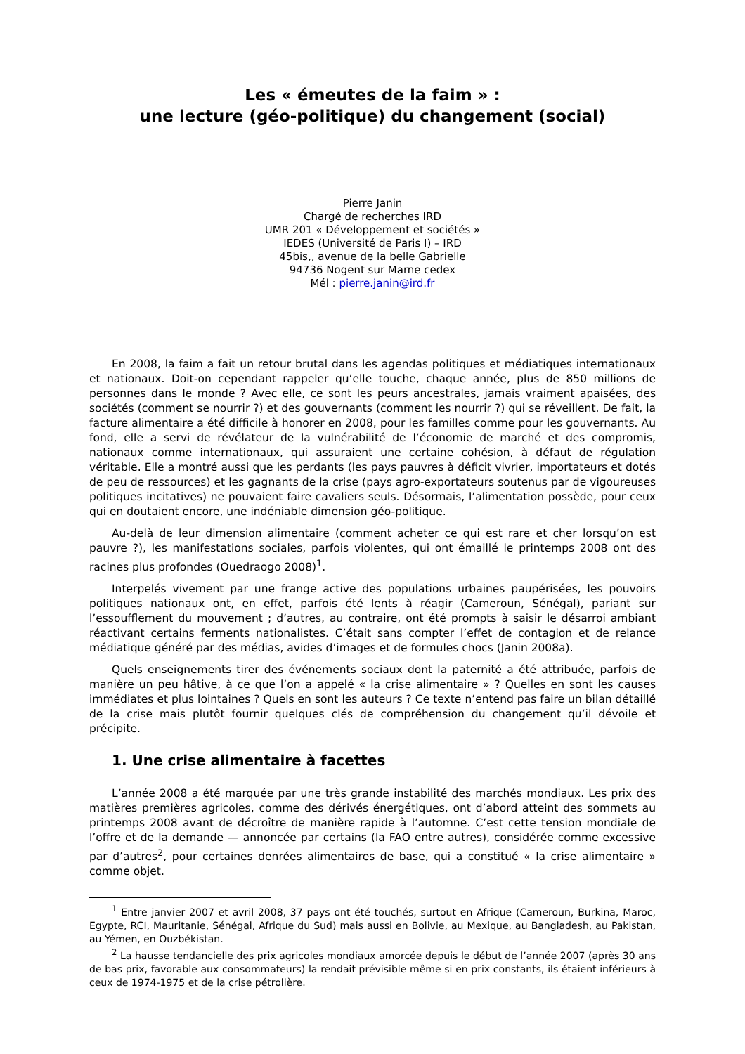Les « émeutes de la faim » :
une lecture (géo-politique) du changement (social)
Pierre Janin
Chargé de recherches IRD
UMR 201 « Développement et sociétés »
IEDES (Université de Paris I) – IRD
45bis,, avenue de la belle Gabrielle
94736 Nogent sur Marne cedex
Mél : pierre.janin@ird.fr
En 2008, la faim a fait un retour brutal dans les agendas politiques et médiatiques internationaux et nationaux. Doit-on cependant rappeler qu’elle touche, chaque année, plus de 850 millions de personnes dans le monde ? Avec elle, ce sont les peurs ancestrales, jamais vraiment apaisées, des sociétés (comment se nourrir ?) et des gouvernants (comment les nourrir ?) qui se réveillent. De fait, la facture alimentaire a été difficile à honorer en 2008, pour les familles comme pour les gouvernants. Au fond, elle a servi de révélateur de la vulnérabilité de l’économie de marché et des compromis, nationaux comme internationaux, qui assuraient une certaine cohésion, à défaut de régulation véritable. Elle a montré aussi que les perdants (les pays pauvres à déficit vivrier, importateurs et dotés de peu de ressources) et les gagnants de la crise (pays agro-exportateurs soutenus par de vigoureuses politiques incitatives) ne pouvaient faire cavaliers seuls. Désormais, l’alimentation possède, pour ceux qui en doutaient encore, une indéniable dimension géo-politique.
Au-delà de leur dimension alimentaire (comment acheter ce qui est rare et cher lorsqu’on est pauvre ?), les manifestations sociales, parfois violentes, qui ont émaillé le printemps 2008 ont des racines plus profondes (Ouedraogo 2008)<sup>1</sup>.
Interpelés vivement par une frange active des populations urbaines paupérisées, les pouvoirs politiques nationaux ont, en effet, parfois été lents à réagir (Cameroun, Sénégal), pariant sur l’essoufflement du mouvement ; d’autres, au contraire, ont été prompts à saisir le désarroi ambiant réactivant certains ferments nationalistes. C’était sans compter l’effet de contagion et de relance médiatique généré par des médias, avides d’images et de formules chocs (Janin 2008a).
Quels enseignements tirer des événements sociaux dont la paternité a été attribuée, parfois de manière un peu hâtive, à ce que l’on a appelé « la crise alimentaire » ? Quelles en sont les causes immédiates et plus lointaines ? Quels en sont les auteurs ? Ce texte n’entend pas faire un bilan détaillé de la crise mais plutôt fournir quelques clés de compréhension du changement qu’il dévoile et précipite.
1. Une crise alimentaire à facettes
L’année 2008 a été marquée par une très grande instabilité des marchés mondiaux. Les prix des matières premières agricoles, comme des dérivés énergétiques, ont d’abord atteint des sommets au printemps 2008 avant de décroître de manière rapide à l’automne. C’est cette tension mondiale de l’offre et de la demande — annoncée par certains (la FAO entre autres), considérée comme excessive par d’autres<sup>2</sup>, pour certaines denrées alimentaires de base, qui a constitué « la crise alimentaire » comme objet.
<sup>1</sup> Entre janvier 2007 et avril 2008, 37 pays ont été touchés, surtout en Afrique (Cameroun, Burkina, Maroc, Egypte, RCI, Mauritanie, Sénégal, Afrique du Sud) mais aussi en Bolivie, au Mexique, au Bangladesh, au Pakistan, au Yémen, en Ouzbékistan.
<sup>2</sup> La hausse tendancielle des prix agricoles mondiaux amorcée depuis le début de l’année 2007 (après 30 ans de bas prix, favorable aux consommateurs) la rendait prévisible même si en prix constants, ils étaient inférieurs à ceux de 1974-1975 et de la crise pétrolière.